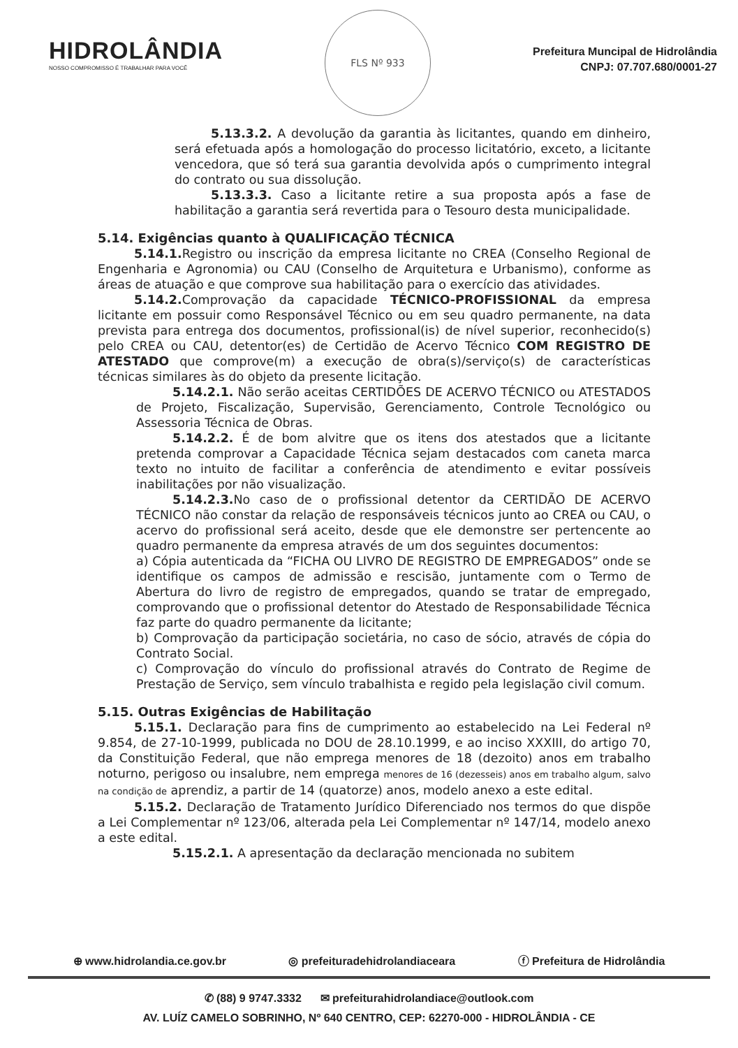HIDROLÂNDIA
NOSSO COMPROMISSO É TRABALHAR PARA VOCÊ
FLS Nº 933
Prefeitura Muncipal de Hidrolândia
CNPJ: 07.707.680/0001-27
5.13.3.2. A devolução da garantia às licitantes, quando em dinheiro, será efetuada após a homologação do processo licitatório, exceto, a licitante vencedora, que só terá sua garantia devolvida após o cumprimento integral do contrato ou sua dissolução.
5.13.3.3. Caso a licitante retire a sua proposta após a fase de habilitação a garantia será revertida para o Tesouro desta municipalidade.
5.14. Exigências quanto à QUALIFICAÇÃO TÉCNICA
5.14.1. Registro ou inscrição da empresa licitante no CREA (Conselho Regional de Engenharia e Agronomia) ou CAU (Conselho de Arquitetura e Urbanismo), conforme as áreas de atuação e que comprove sua habilitação para o exercício das atividades.
5.14.2. Comprovação da capacidade TÉCNICO-PROFISSIONAL da empresa licitante em possuir como Responsável Técnico ou em seu quadro permanente, na data prevista para entrega dos documentos, profissional(is) de nível superior, reconhecido(s) pelo CREA ou CAU, detentor(es) de Certidão de Acervo Técnico COM REGISTRO DE ATESTADO que comprove(m) a execução de obra(s)/serviço(s) de características técnicas similares às do objeto da presente licitação.
5.14.2.1. Não serão aceitas CERTIDÕES DE ACERVO TÉCNICO ou ATESTADOS de Projeto, Fiscalização, Supervisão, Gerenciamento, Controle Tecnológico ou Assessoria Técnica de Obras.
5.14.2.2. É de bom alvitre que os itens dos atestados que a licitante pretenda comprovar a Capacidade Técnica sejam destacados com caneta marca texto no intuito de facilitar a conferência de atendimento e evitar possíveis inabilitações por não visualização.
5.14.2.3. No caso de o profissional detentor da CERTIDÃO DE ACERVO TÉCNICO não constar da relação de responsáveis técnicos junto ao CREA ou CAU, o acervo do profissional será aceito, desde que ele demonstre ser pertencente ao quadro permanente da empresa através de um dos seguintes documentos:
a) Cópia autenticada da “FICHA OU LIVRO DE REGISTRO DE EMPREGADOS” onde se identifique os campos de admissão e rescisão, juntamente com o Termo de Abertura do livro de registro de empregados, quando se tratar de empregado, comprovando que o profissional detentor do Atestado de Responsabilidade Técnica faz parte do quadro permanente da licitante;
b) Comprovação da participação societária, no caso de sócio, através de cópia do Contrato Social.
c) Comprovação do vínculo do profissional através do Contrato de Regime de Prestação de Serviço, sem vínculo trabalhista e regido pela legislação civil comum.
5.15. Outras Exigências de Habilitação
5.15.1. Declaração para fins de cumprimento ao estabelecido na Lei Federal nº 9.854, de 27-10-1999, publicada no DOU de 28.10.1999, e ao inciso XXXIII, do artigo 70, da Constituição Federal, que não emprega menores de 18 (dezoito) anos em trabalho noturno, perigoso ou insalubre, nem emprega menores de 16 (dezesseis) anos em trabalho algum, salvo na condição de aprendiz, a partir de 14 (quatorze) anos, modelo anexo a este edital.
5.15.2. Declaração de Tratamento Jurídico Diferenciado nos termos do que dispõe a Lei Complementar nº 123/06, alterada pela Lei Complementar nº 147/14, modelo anexo a este edital.
5.15.2.1. A apresentação da declaração mencionada no subitem
⊕ www.hidrolandia.ce.gov.br ◎ prefeituradehidrolandiaceara ⓕ Prefeitura de Hidrolândia
✆ (88) 9 9747.3332 ✉ prefeiturahidrolandiace@outlook.com
AV. LUÍZ CAMELO SOBRINHO, Nº 640 CENTRO, CEP: 62270-000 - HIDROLÂNDIA - CE